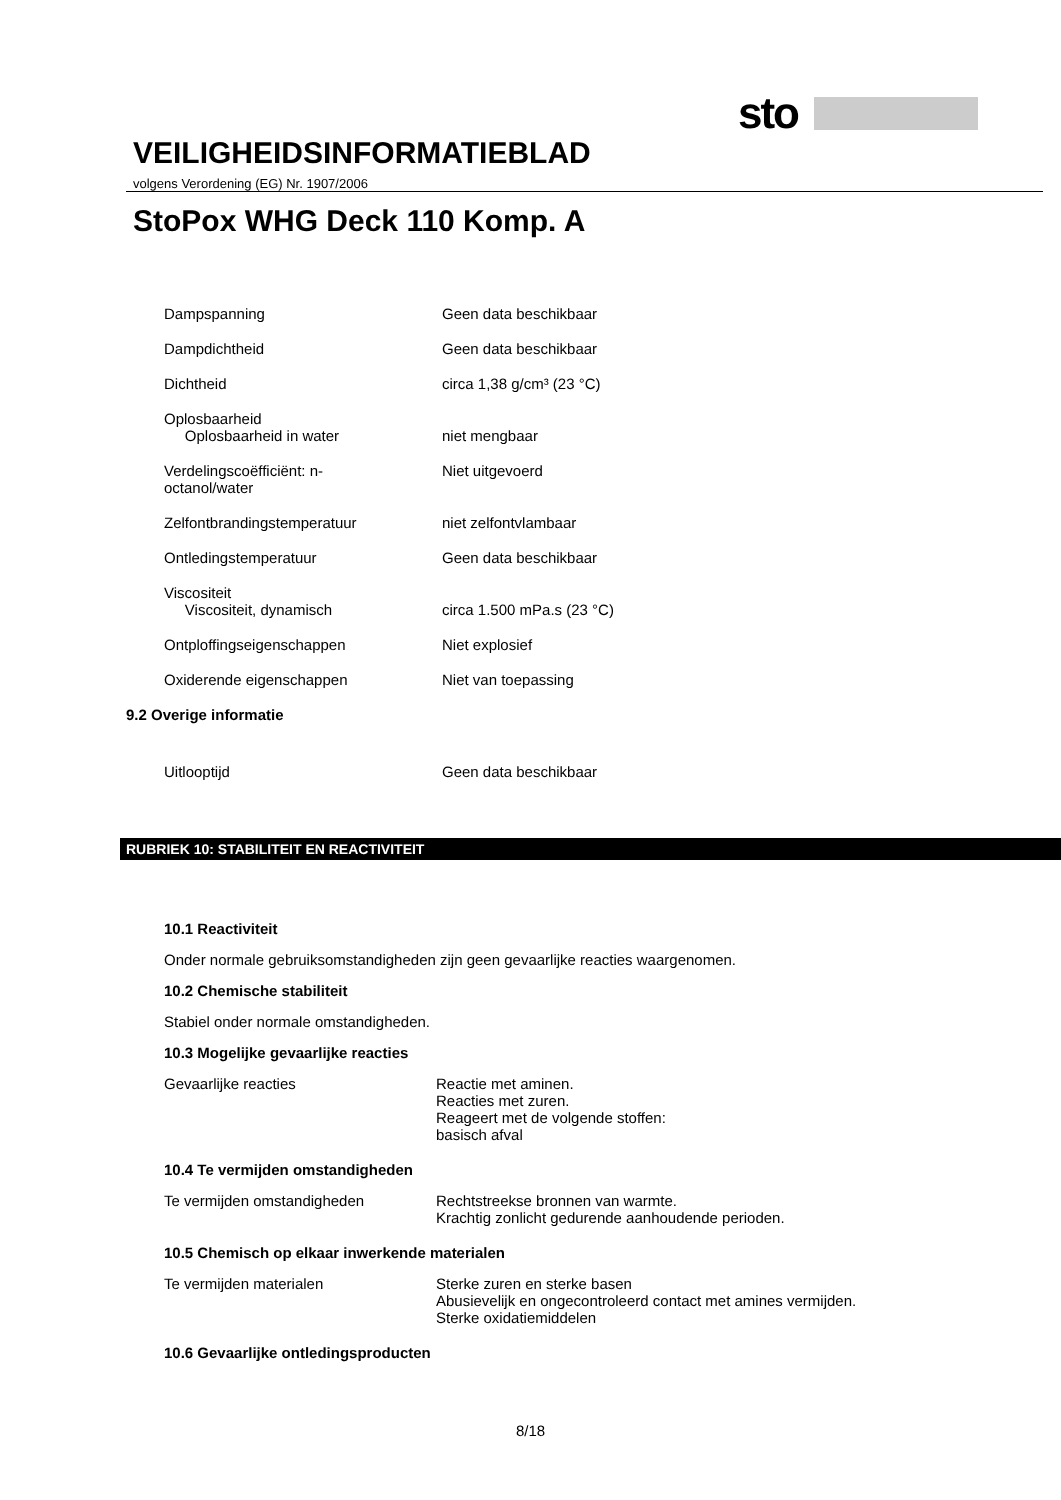sto
VEILIGHEIDSINFORMATIEBLAD
volgens Verordening (EG) Nr. 1907/2006
StoPox WHG Deck 110 Komp. A
| Dampspanning | Geen data beschikbaar |
| Dampdichtheid | Geen data beschikbaar |
| Dichtheid | circa 1,38 g/cm³ (23 °C) |
| Oplosbaarheid Oplosbaarheid in water | niet mengbaar |
| Verdelingscoëfficiënt: n- octanol/water | Niet uitgevoerd |
| Zelfontbrandingstemperatuur | niet zelfontvlambaar |
| Ontledingstemperatuur | Geen data beschikbaar |
| Viscositeit Viscositeit, dynamisch | circa 1.500 mPa.s (23 °C) |
| Ontploffingseigenschappen | Niet explosief |
| Oxiderende eigenschappen | Niet van toepassing |
9.2 Overige informatie
| Uitlooptijd | Geen data beschikbaar |
RUBRIEK 10: STABILITEIT EN REACTIVITEIT
10.1 Reactiviteit
Onder normale gebruiksomstandigheden zijn geen gevaarlijke reacties waargenomen.
10.2 Chemische stabiliteit
Stabiel onder normale omstandigheden.
10.3 Mogelijke gevaarlijke reacties
| Gevaarlijke reacties | Reactie met aminen. Reacties met zuren. Reageert met de volgende stoffen: basisch afval |
10.4 Te vermijden omstandigheden
| Te vermijden omstandigheden | Rechtstreekse bronnen van warmte. Krachtig zonlicht gedurende aanhoudende perioden. |
10.5 Chemisch op elkaar inwerkende materialen
| Te vermijden materialen | Sterke zuren en sterke basen Abusievelijk en ongecontroleerd contact met amines vermijden. Sterke oxidatiemiddelen |
10.6 Gevaarlijke ontledingsproducten
8/18